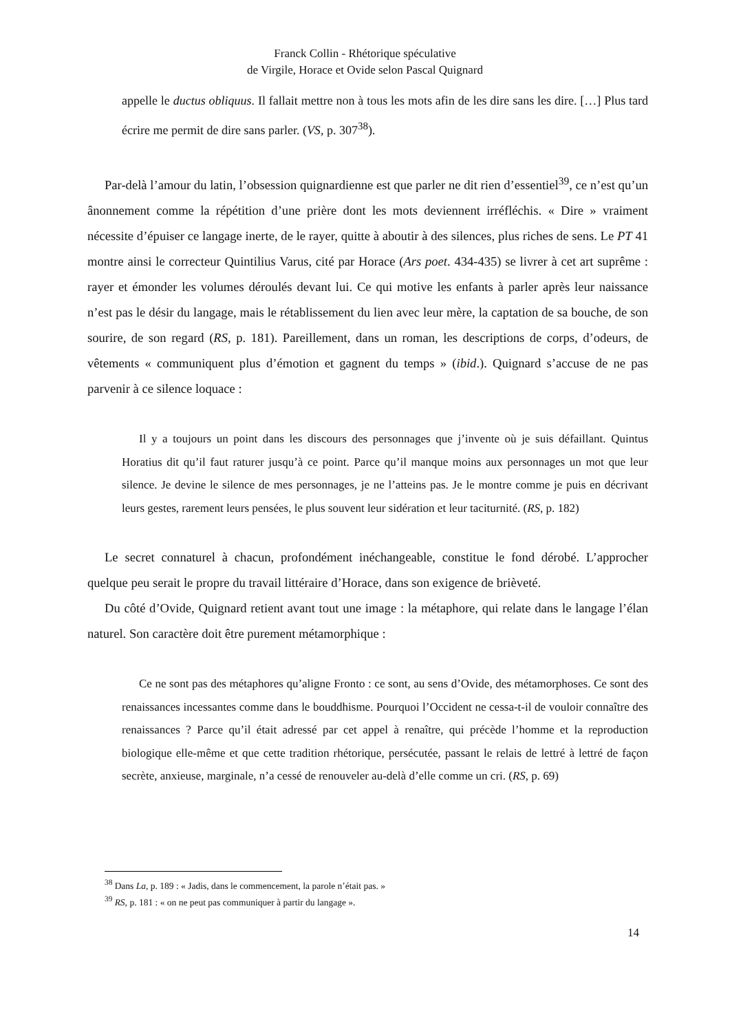Franck Collin - Rhétorique spéculative
de Virgile, Horace et Ovide selon Pascal Quignard
appelle le ductus obliquus. Il fallait mettre non à tous les mots afin de les dire sans les dire. […] Plus tard écrire me permit de dire sans parler. (VS, p. 307<sup>38</sup>).
Par-delà l’amour du latin, l’obsession quignardienne est que parler ne dit rien d’essentiel<sup>39</sup>, ce n’est qu’un ânonnement comme la répétition d’une prière dont les mots deviennent irréfléchis. « Dire » vraiment nécessite d’épuiser ce langage inerte, de le rayer, quitte à aboutir à des silences, plus riches de sens. Le PT 41 montre ainsi le correcteur Quintilius Varus, cité par Horace (Ars poet. 434-435) se livrer à cet art suprême : rayer et émonder les volumes déroulés devant lui. Ce qui motive les enfants à parler après leur naissance n’est pas le désir du langage, mais le rétablissement du lien avec leur mère, la captation de sa bouche, de son sourire, de son regard (RS, p. 181). Pareillement, dans un roman, les descriptions de corps, d’odeurs, de vêtements « communiquent plus d’émotion et gagnent du temps » (ibid.). Quignard s’accuse de ne pas parvenir à ce silence loquace :
Il y a toujours un point dans les discours des personnages que j’invente où je suis défaillant. Quintus Horatius dit qu’il faut raturer jusqu’à ce point. Parce qu’il manque moins aux personnages un mot que leur silence. Je devine le silence de mes personnages, je ne l’atteins pas. Je le montre comme je puis en décrivant leurs gestes, rarement leurs pensées, le plus souvent leur sidération et leur taciturnité. (RS, p. 182)
Le secret connaturel à chacun, profondément inéchangeable, constitue le fond dérobé. L’approcher quelque peu serait le propre du travail littéraire d’Horace, dans son exigence de brièveté.
Du côté d’Ovide, Quignard retient avant tout une image : la métaphore, qui relate dans le langage l’élan naturel. Son caractère doit être purement métamorphique :
Ce ne sont pas des métaphores qu’aligne Fronto : ce sont, au sens d’Ovide, des métamorphoses. Ce sont des renaissances incessantes comme dans le bouddhisme. Pourquoi l’Occident ne cessa-t-il de vouloir connaître des renaissances ? Parce qu’il était adressé par cet appel à renaître, qui précède l’homme et la reproduction biologique elle-même et que cette tradition rhétorique, persécutée, passant le relais de lettré à lettré de façon secrète, anxieuse, marginale, n’a cessé de renouveler au-delà d’elle comme un cri. (RS, p. 69)
<sup>38</sup> Dans La, p. 189 : « Jadis, dans le commencement, la parole n’était pas. »
<sup>39</sup> RS, p. 181 : « on ne peut pas communiquer à partir du langage ».
14